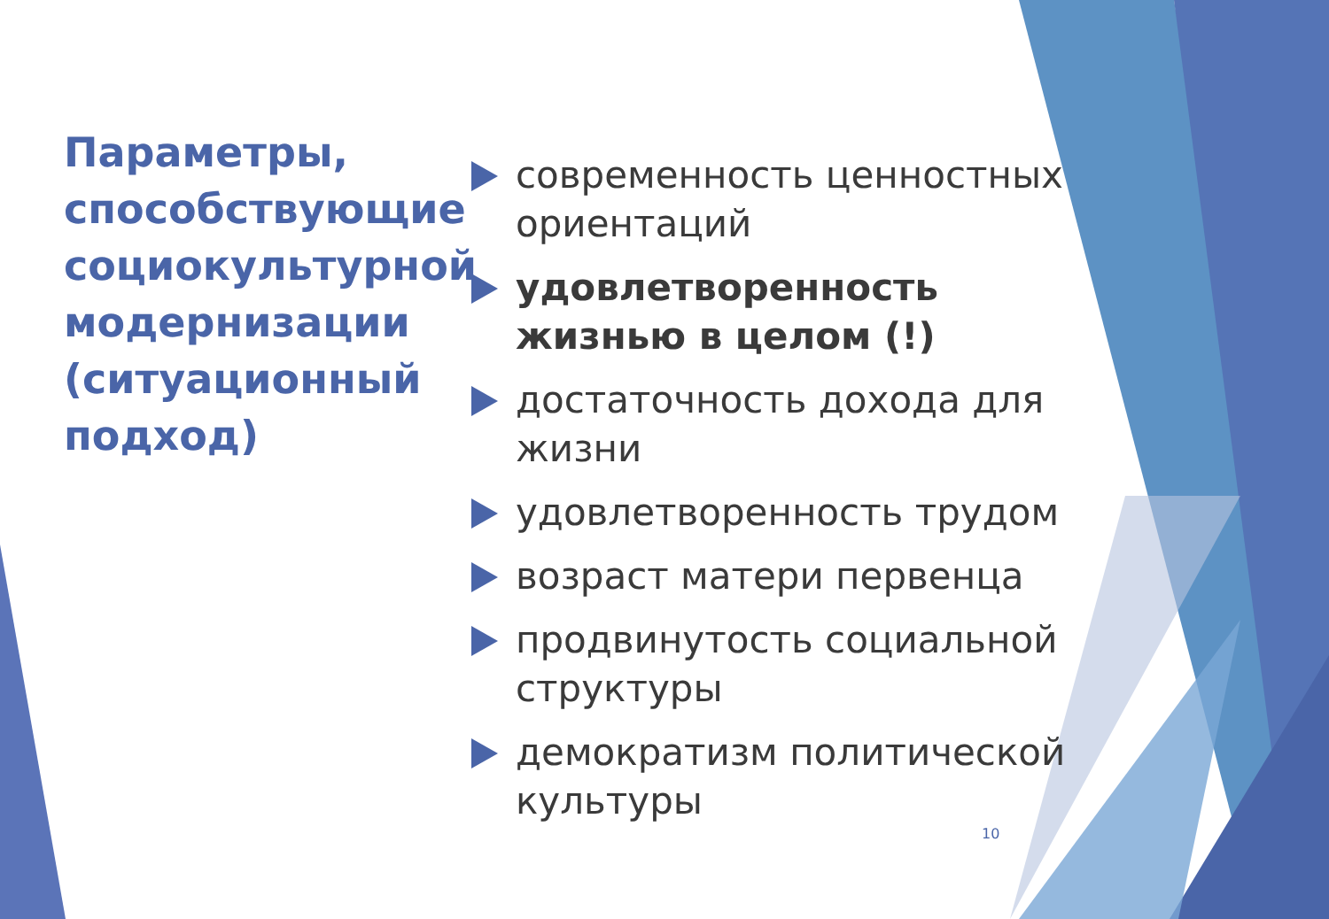Параметры, способствующие социокультурной модернизации (ситуационный подход)
современность ценностных ориентаций
удовлетворенность жизнью в целом (!)
достаточность дохода для жизни
удовлетворенность трудом
возраст матери первенца
продвинутость социальной структуры
демократизм политической культуры
10